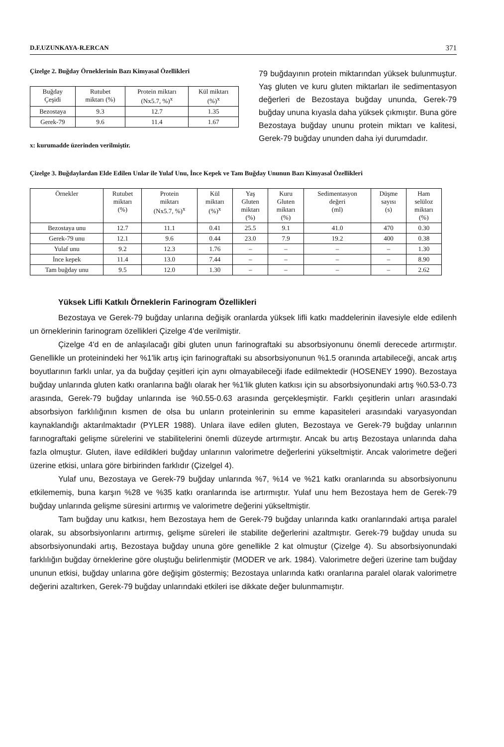D.F.UZUNKAYA-R.ERCAN 371
Çizelge 2. Buğday Örneklerinin Bazı Kimyasal Özellikleri
| Buğday Çeşidi | Rutubet miktarı (%) | Protein miktarı (Nx5.7, %)<sup>x</sup> | Kül miktarı (%)<sup>x</sup> |
| --- | --- | --- | --- |
| Bezostaya | 9.3 | 12.7 | 1.35 |
| Gerek-79 | 9.6 | 11.4 | 1.67 |
x: kurumadde üzerinden verilmiştir.
79 buğdayının protein miktarından yüksek bulunmuştur. Yaş gluten ve kuru gluten miktarları ile sedimentasyon değerleri de Bezostaya buğday ununda, Gerek-79 buğday ununa kıyasla daha yüksek çıkmıştır. Buna göre Bezostaya buğday ununu protein miktarı ve kalitesi, Gerek-79 buğday ununden daha iyi durumdadır.
Çizelge 3. Buğdaylardan Elde Edilen Unlar ile Yulaf Unu, İnce Kepek ve Tam Buğday Ununun Bazı Kimyasal Özellikleri
| Örnekler | Rutubet miktarı (%) | Protein miktarı (Nx5.7, %)<sup>x</sup> | Kül miktarı (%)<sup>x</sup> | Yaş Gluten miktarı (%) | Kuru Gluten miktarı (%) | Sedimentasyon değeri (ml) | Düşme sayısı (s) | Ham selüloz miktarı (%) |
| --- | --- | --- | --- | --- | --- | --- | --- | --- |
| Bezostaya unu | 12.7 | 11.1 | 0.41 | 25.5 | 9.1 | 41.0 | 470 | 0.30 |
| Gerek-79 unu | 12.1 | 9.6 | 0.44 | 23.0 | 7.9 | 19.2 | 400 | 0.38 |
| Yulaf unu | 9.2 | 12.3 | 1.76 | – | – | – | – | 1.30 |
| İnce kepek | 11.4 | 13.0 | 7.44 | – | – | – | – | 8.90 |
| Tam buğday unu | 9.5 | 12.0 | 1.30 | – | – | – | – | 2.62 |
Yüksek Lifli Katkılı Örneklerin Farinogram Özellikleri
Bezostaya ve Gerek-79 buğday unlarına değişik oranlarda yüksek lifli katkı maddelerinin ilavesiyle elde edilenh un örneklerinin farinogram özellikleri Çizelge 4'de verilmiştir.
Çizelge 4'd en de anlaşılacağı gibi gluten unun farinograftaki su absorbsiyonunu önemli derecede artırmıştır. Genellikle un proteinindeki her %1'lik artış için farinograftaki su absorbsiyonunun %1.5 oranında artabileceği, ancak artış boyutlarının farklı unlar, ya da buğday çeşitleri için aynı olmayabileceği ifade edilmektedir (HOSENEY 1990). Bezostaya buğday unlarında gluten katkı oranlarına bağlı olarak her %1'lik gluten katkısı için su absorbsiyonundaki artış %0.53-0.73 arasında, Gerek-79 buğday unlarında ise %0.55-0.63 arasında gerçekleşmiştir. Farklı çeşitlerin unları arasındaki absorbsiyon farklılığının kısmen de olsa bu unların proteinlerinin su emme kapasiteleri arasındaki varyasyondan kaynaklandığı aktarılmaktadır (PYLER 1988). Unlara ilave edilen gluten, Bezostaya ve Gerek-79 buğday unlarının farınograftaki gelişme sürelerini ve stabilitelerini önemli düzeyde artırmıştır. Ancak bu artış Bezostaya unlarında daha fazla olmuştur. Gluten, ilave edildikleri buğday unlarının valorimetre değerlerini yükseltmiştir. Ancak valorimetre değeri üzerine etkisi, unlara göre birbirinden farklıdır (Çizelgel 4).
Yulaf unu, Bezostaya ve Gerek-79 buğday unlarında %7, %14 ve %21 katkı oranlarında su absorbsiyonunu etkilememiş, buna karşın %28 ve %35 katkı oranlarında ise artırmıştır. Yulaf unu hem Bezostaya hem de Gerek-79 buğday unlarında gelişme süresini artırmış ve valorimetre değerini yükseltmiştir.
Tam buğday unu katkısı, hem Bezostaya hem de Gerek-79 buğday unlarında katkı oranlarındaki artışa paralel olarak, su absorbsiyonlarını artırmış, gelişme süreleri ile stabilite değerlerini azaltmıştır. Gerek-79 buğday unuda su absorbsiyonundaki artış, Bezostaya buğday ununa göre genellikle 2 kat olmuştur (Çizelge 4). Su absorbsiyonundaki farklılığın buğday örneklerine göre oluştuğu belirlenmiştir (MODER ve ark. 1984). Valorimetre değeri üzerine tam buğday ununun etkisi, buğday unlarına göre değişim göstermiş; Bezostaya unlarında katkı oranlarına paralel olarak valorimetre değerini azaltırken, Gerek-79 buğday unlarındaki etkileri ise dikkate değer bulunmamıştır.